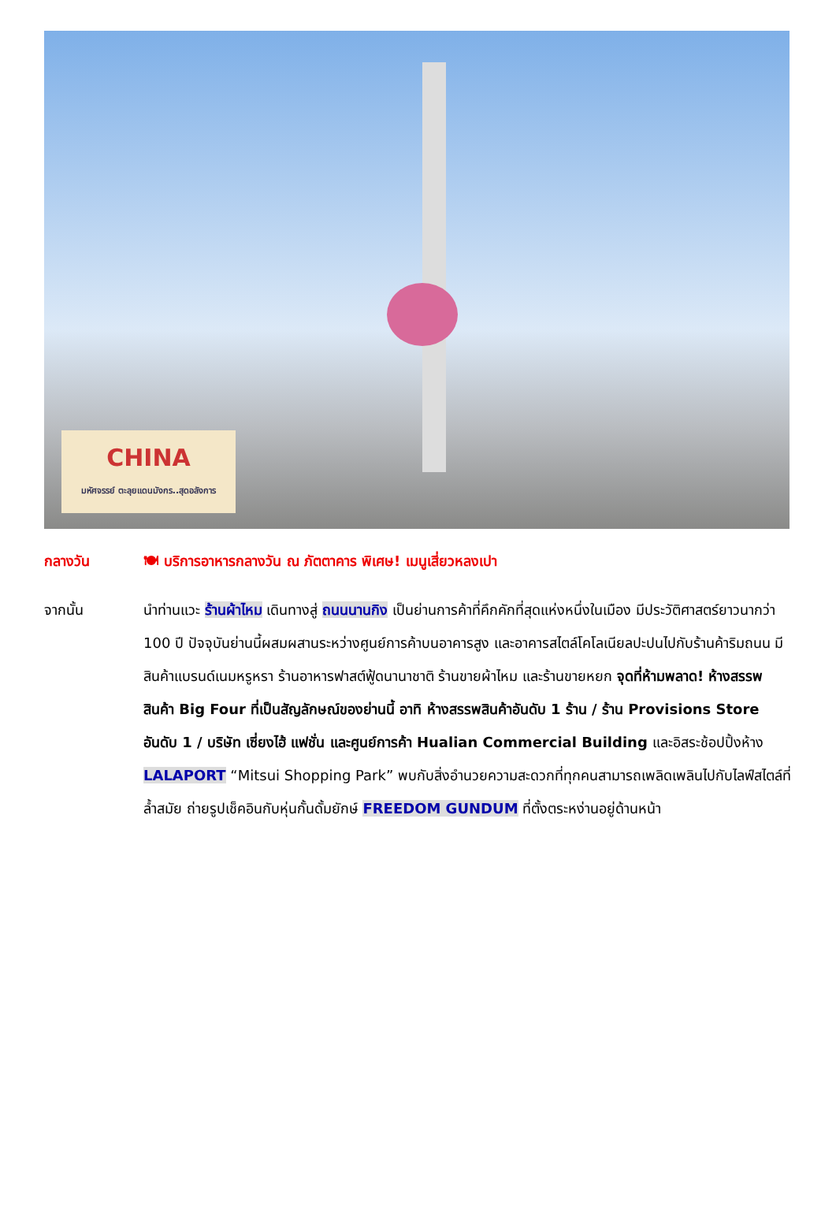CHINA
มหัศจรรย์ ตะลุยแดนมังกร..สุดอลังการ
กลางวัน 🍽 บริการอาหารกลางวัน ณ ภัตตาคาร พิเศษ! เมนูเสี่ยวหลงเปา
จากนั้น นำท่านแวะ ร้านผ้าไหม เดินทางสู่ ถนนนานกิง เป็นย่านการค้าที่คึกคักที่สุดแห่งหนึ่งในเมือง มีประวัติศาสตร์ยาวนากว่า 100 ปี ปัจจุบันย่านนี้ผสมผสานระหว่างศูนย์การค้าบนอาคารสูง และอาคารสไตล์โคโลเนียลปะปนไปกับร้านค้าริมถนน มีสินค้าแบรนด์เนมหรูหรา ร้านอาหารฟาสต์ฟู้ดนานาชาติ ร้านขายผ้าไหม และร้านขายหยก จุดที่ห้ามพลาด! ห้างสรรพสินค้า Big Four ที่เป็นสัญลักษณ์ของย่านนี้ อาทิ ห้างสรรพสินค้าอันดับ 1 ร้าน / ร้าน Provisions Store อันดับ 1 / บริษัท เซี่ยงไฮ้ แฟชั่น และศูนย์การค้า Hualian Commercial Building และอิสระช้อปปิ้งห้าง LALAPORT “Mitsui Shopping Park” พบกับสิ่งอำนวยความสะดวกที่ทุกคนสามารถเพลิดเพลินไปกับไลฟ์สไตล์ที่ล้ำสมัย ถ่ายรูปเช็คอินกับหุ่นกั้นดั้มยักษ์ FREEDOM GUNDUM ที่ตั้งตระหง่านอยู่ด้านหน้า